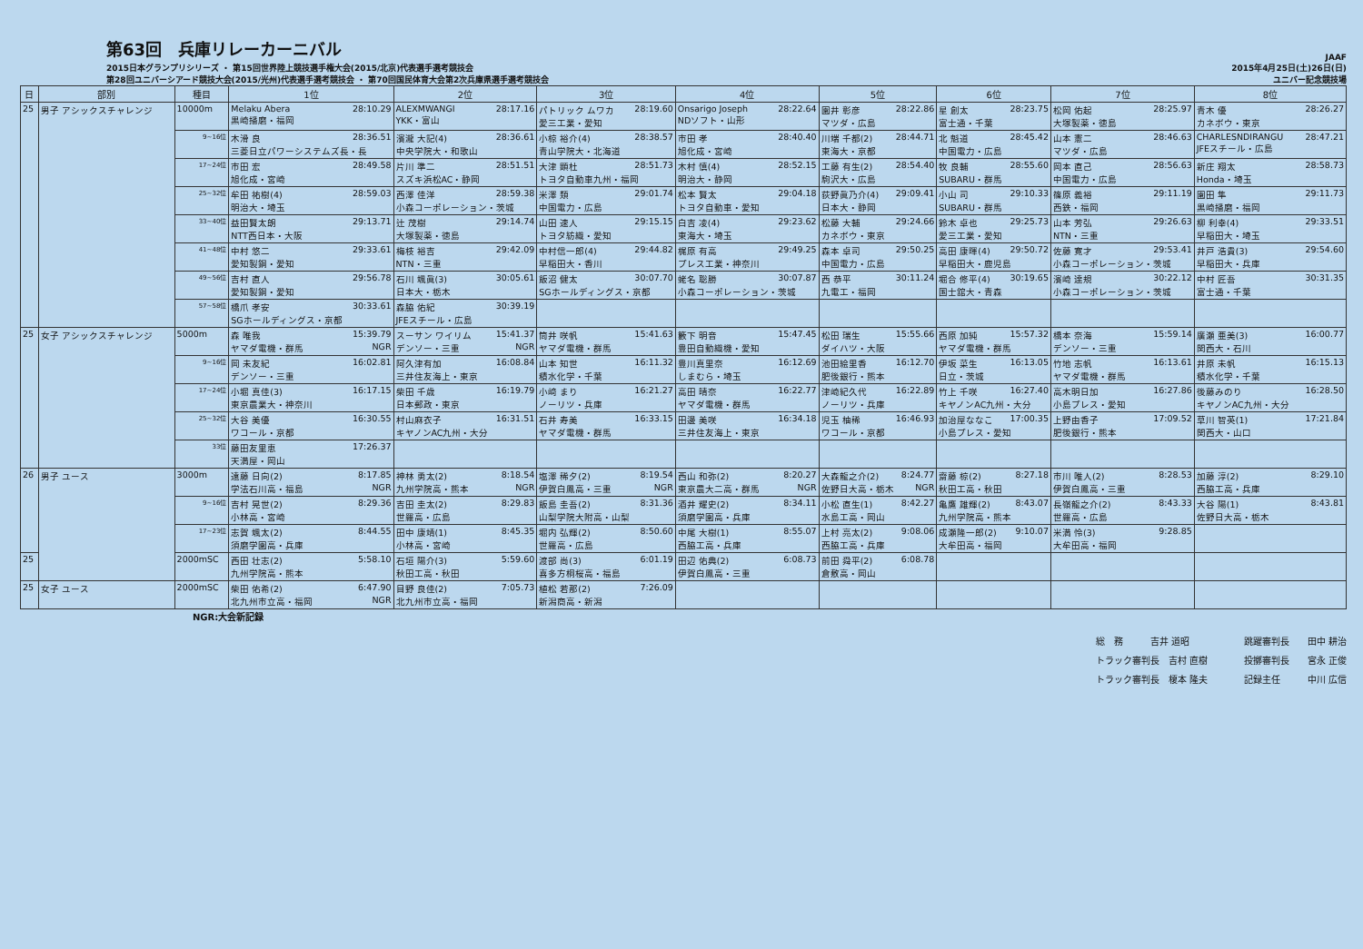第63回　兵庫リレーカーニバル
2015日本グランプリシリーズ ・ 第15回世界陸上競技選手権大会(2015/北京)代表選手選考競技会
第28回ユニバーシアード競技大会(2015/光州)代表選手選考競技会 ・ 第70回国民体育大会第2次兵庫県選手選考競技会
JAAF
2015年4月25日(土)26日(日)
ユニバー記念競技場
| 日 | 部別 | 種目 | 1位 | 2位 | 3位 | 4位 | 5位 | 6位 | 7位 | 8位 |
| --- | --- | --- | --- | --- | --- | --- | --- | --- | --- | --- |
| 25 | 男子 アシックスチャレンジ | 10000m | Melaku Abera 28:10.29 黒崎播磨・福岡 | ALEXMWANGI 28:17.16 YKK・富山 | パトリック ムワカ 28:19.60 愛三工業・愛知 | Onsarigo Joseph 28:22.64 NDソフト・山形 | 園井 彰彦 28:22.86 マツダ・広島 | 星 創太 28:23.75 富士通・千葉 | 松岡 佑起 28:25.97 大塚製薬・徳島 | 青木 優 28:26.27 カネボウ・東京 |
| | | 9~16位 | 木滑 良 28:36.51 三菱日立パワーシステムズ長・長 | 濱瀧 大記(4) 28:36.61 中央学院大・和歌山 | 小椋 裕介(4) 28:38.57 青山学院大・北海道 | 市田 孝 28:40.40 旭化成・宮崎 | 川端 千都(2) 28:44.71 東海大・京都 | 北 魁道 28:45.42 中国電力・広島 | 山本 憲二 28:46.63 マツダ・広島 | CHARLESNDIRANGU 28:47.21 JFEスチール・広島 |
| | | 17~24位 | 市田 宏 28:49.58 旭化成・宮崎 | 片川 準二 28:51.51 スズキ浜松AC・静岡 | 大津 顕杜 28:51.73 トヨタ自動車九州・福岡 | 木村 慎(4) 28:52.15 明治大・静岡 | 工藤 有生(2) 28:54.40 駒沢大・広島 | 牧 良輔 28:55.60 SUBARU・群馬 | 岡本 直己 28:56.63 中国電力・広島 | 新庄 翔太 28:58.73 Honda・埼玉 |
| | | 25~32位 | 牟田 祐樹(4) 28:59.03 明治大・埼玉 | 西澤 佳洋 28:59.38 小森コーポレーション・茨城 | 米澤 類 29:01.74 中国電力・広島 | 松本 賢太 29:04.18 トヨタ自動車・愛知 | 荻野眞乃介(4) 29:09.41 日本大・静岡 | 小山 司 29:10.33 SUBARU・群馬 | 篠原 義裕 29:11.19 西鉄・福岡 | 園田 隼 29:11.73 黒崎播磨・福岡 |
| | | 33~40位 | 益田賢太朗 29:13.71 NTT西日本・大阪 | 辻 茂樹 29:14.74 大塚製薬・徳島 | 山田 速人 29:15.15 トヨタ紡織・愛知 | 白吉 凌(4) 29:23.62 東海大・埼玉 | 松藤 大輔 29:24.66 カネボウ・東京 | 鈴木 卓也 29:25.73 愛三工業・愛知 | 山本 芳弘 29:26.63 NTN・三重 | 柳 利幸(4) 29:33.51 早稲田大・埼玉 |
| | | 41~48位 | 中村 悠二 29:33.61 愛知製鋼・愛知 | 梅枝 裕吉 29:42.09 NTN・三重 | 中村信一郎(4) 29:44.82 早稲田大・香川 | 梶原 有高 29:49.25 プレス工業・神奈川 | 森本 卓司 29:50.25 中国電力・広島 | 高田 康暉(4) 29:50.72 早稲田大・鹿児島 | 佐藤 寛才 29:53.41 小森コーポレーション・茨城 | 井戸 浩貴(3) 29:54.60 早稲田大・兵庫 |
| | | 49~56位 | 吉村 直人 29:56.78 愛知製鋼・愛知 | 石川 颯眞(3) 30:05.61 日本大・栃木 | 飯沼 健太 30:07.70 SGホールディングス・京都 | 蛯名 聡勝 30:07.87 小森コーポレーション・茨城 | 西 恭平 30:11.24 九電工・福岡 | 堀合 修平(4) 30:19.65 国士舘大・青森 | 濱崎 達規 30:22.12 小森コーポレーション・茨城 | 中村 匠吾 30:31.35 富士通・千葉 |
| | | 57~58位 | 橋爪 孝安 30:33.61 SGホールディングス・京都 | 森脇 佑紀 30:39.19 JFEスチール・広島 | | | | | | |
| 25 | 女子 アシックスチャレンジ | 5000m | 森 唯我 15:39.79 ヤマダ電機・群馬 NGR | スーサン ワイリム 15:41.37 デンソー・三重 NGR | 筒井 咲帆 15:41.63 ヤマダ電機・群馬 | 籔下 明音 15:47.45 豊田自動織機・愛知 | 松田 瑞生 15:55.66 ダイハツ・大阪 | 西原 加純 15:57.32 ヤマダ電機・群馬 | 橋本 奈海 15:59.14 デンソー・三重 | 廣瀬 亜美(3) 16:00.77 関西大・石川 |
| | | 9~16位 | 岡 未友紀 16:02.81 デンソー・三重 | 阿久津有加 16:08.84 三井住友海上・東京 | 山本 知世 16:11.32 積水化学・千葉 | 豊川真里奈 16:12.69 しまむら・埼玉 | 池田絵里香 16:12.70 肥後銀行・熊本 | 伊坂 菜生 16:13.05 日立・茨城 | 竹地 志帆 16:13.61 ヤマダ電機・群馬 | 井原 未帆 16:15.13 積水化学・千葉 |
| | | 17~24位 | 小堀 真佳(3) 16:17.15 東京農業大・神奈川 | 柴田 千歳 16:19.79 日本郵政・東京 | 小﨑 まり 16:21.27 ノーリツ・兵庫 | 高田 晴奈 16:22.77 ヤマダ電機・群馬 | 津崎紀久代 16:22.89 ノーリツ・兵庫 | 竹上 千咲 16:27.40 キヤノンAC九州・大分 | 高木明日加 16:27.86 小島プレス・愛知 | 後藤みのり 16:28.50 キヤノンAC九州・大分 |
| | | 25~32位 | 大谷 美優 16:30.55 ワコール・京都 | 村山麻衣子 16:31.51 キヤノンAC九州・大分 | 石井 寿美 16:33.15 ヤマダ電機・群馬 | 田邊 美咲 16:34.18 三井住友海上・東京 | 児玉 柚稀 16:46.93 ワコール・京都 | 加治屋ななこ 17:00.35 小島プレス・愛知 | 上野由香子 17:09.52 肥後銀行・熊本 | 草川 智英(1) 17:21.84 関西大・山口 |
| | | 33位 | 藤田友里恵 17:26.37 天満屋・岡山 | | | | | | | |
| 26 | 男子 ユース | 3000m | 遠藤 日向(2) 8:17.85 学法石川高・福島 NGR | 神林 勇太(2) 8:18.54 九州学院高・熊本 NGR | 塩澤 稀夕(2) 8:19.54 伊賀白鳳高・三重 NGR | 西山 和弥(2) 8:20.27 東京農大二高・群馬 NGR | 大森龍之介(2) 8:24.77 佐野日大高・栃木 NGR | 齋藤 椋(2) 8:27.18 秋田工高・秋田 | 市川 唯人(2) 8:28.53 伊賀白鳳高・三重 | 加藤 淳(2) 8:29.10 西脇工高・兵庫 |
| | | 9~16位 | 吉村 晃世(2) 8:29.36 小林高・宮崎 | 吉田 圭太(2) 8:29.83 世羅高・広島 | 飯島 圭吾(2) 8:31.36 山梨学院大附高・山梨 | 酒井 耀史(2) 8:34.11 須磨学園高・兵庫 | 小松 直生(1) 8:42.27 水島工高・岡山 | 亀鷹 雄輝(2) 8:43.07 九州学院高・熊本 | 長嶺龍之介(2) 8:43.33 世羅高・広島 | 大谷 陽(1) 8:43.81 佐野日大高・栃木 |
| | | 17~23位 | 志賀 颯太(2) 8:44.55 須磨学園高・兵庫 | 田中 康靖(1) 8:45.35 小林高・宮崎 | 堀内 弘輝(2) 8:50.60 世羅高・広島 | 中尾 大樹(1) 8:55.07 西脇工高・兵庫 | 上村 亮太(2) 9:08.06 西脇工高・兵庫 | 成瀬隆一郎(2) 9:10.07 大牟田高・福岡 | 米満 怜(3) 9:28.85 大牟田高・福岡 | |
| 25 | | 2000mSC | 西田 壮志(2) 5:58.10 九州学院高・熊本 | 石垣 陽介(3) 5:59.60 秋田工高・秋田 | 渡部 尚(3) 6:01.19 喜多方桐桜高・福島 | 田辺 佑典(2) 6:08.73 伊賀白鳳高・三重 | 前田 舜平(2) 6:08.78 倉敷高・岡山 | | | |
| 25 | 女子 ユース | 2000mSC | 柴田 佑希(2) 6:47.90 北九州市立高・福岡 NGR | 目野 良佳(2) 7:05.73 北九州市立高・福岡 | 植松 若那(2) 7:26.09 新潟商高・新潟 | | | | | |
NGR:大会新記録
総　務　　　吉井 道昭
トラック審判長　吉村 直樹
トラック審判長　榎本 隆夫
跳躍審判長　　田中 耕治
投擲審判長　　宮永 正俊
記録主任　　　中川 広信